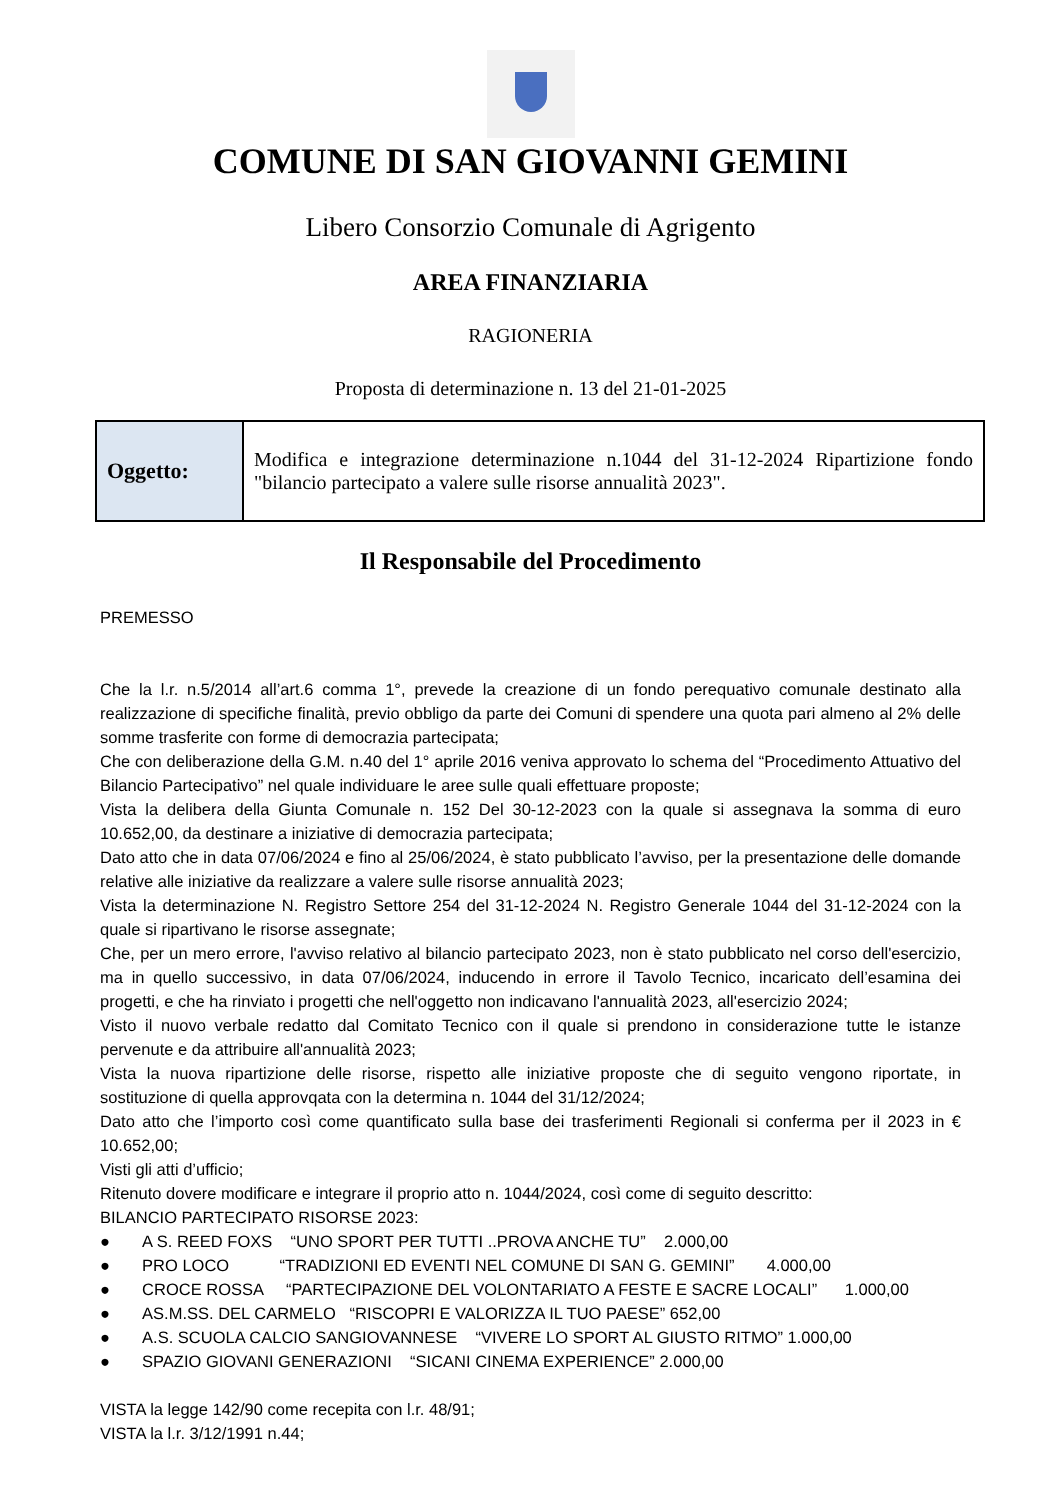COMUNE DI SAN GIOVANNI GEMINI
Libero Consorzio Comunale di Agrigento
AREA FINANZIARIA
RAGIONERIA
Proposta di determinazione n. 13 del 21-01-2025
| Oggetto: | Modifica e integrazione determinazione n.1044 del 31-12-2024 Ripartizione fondo "bilancio partecipato a valere sulle risorse annualità 2023". |
Il Responsabile del Procedimento
PREMESSO
Che la l.r. n.5/2014 all’art.6 comma 1°, prevede la creazione di un fondo perequativo comunale destinato alla realizzazione di specifiche finalità, previo obbligo da parte dei Comuni di spendere una quota pari almeno al 2% delle somme trasferite con forme di democrazia partecipata;
Che con deliberazione della G.M. n.40 del 1° aprile 2016 veniva approvato lo schema del “Procedimento Attuativo del Bilancio Partecipativo” nel quale individuare le aree sulle quali effettuare proposte;
Vista la delibera della Giunta Comunale n. 152 Del 30-12-2023 con la quale si assegnava la somma di euro 10.652,00, da destinare a iniziative di democrazia partecipata;
Dato atto che in data 07/06/2024 e fino al 25/06/2024, è stato pubblicato l’avviso, per la presentazione delle domande relative alle iniziative da realizzare a valere sulle risorse annualità 2023;
Vista la determinazione N. Registro Settore 254 del 31-12-2024 N. Registro Generale 1044 del 31-12-2024 con la quale si ripartivano le risorse assegnate;
Che, per un mero errore, l'avviso relativo al bilancio partecipato 2023, non è stato pubblicato nel corso dell'esercizio, ma in quello successivo, in data 07/06/2024, inducendo in errore il Tavolo Tecnico, incaricato dell’esamina dei progetti, e che ha rinviato i progetti che nell'oggetto non indicavano l'annualità 2023, all'esercizio 2024;
Visto il nuovo verbale redatto dal Comitato Tecnico con il quale si prendono in considerazione tutte le istanze pervenute e da attribuire all'annualità 2023;
Vista la nuova ripartizione delle risorse, rispetto alle iniziative proposte che di seguito vengono riportate, in sostituzione di quella approvqata con la determina n. 1044 del 31/12/2024;
Dato atto che l’importo così come quantificato sulla base dei trasferimenti Regionali si conferma per il 2023 in € 10.652,00;
Visti gli atti d’ufficio;
Ritenuto dovere modificare e integrare il proprio atto n. 1044/2024, così come di seguito descritto:
BILANCIO PARTECIPATO RISORSE 2023:
● A S. REED FOXS “UNO SPORT PER TUTTI ..PROVA ANCHE TU” 2.000,00
● PRO LOCO “TRADIZIONI ED EVENTI NEL COMUNE DI SAN G. GEMINI” 4.000,00
● CROCE ROSSA “PARTECIPAZIONE DEL VOLONTARIATO A FESTE E SACRE LOCALI” 1.000,00
● AS.M.SS. DEL CARMELO “RISCOPRI E VALORIZZA IL TUO PAESE” 652,00
● A.S. SCUOLA CALCIO SANGIOVANNESE “VIVERE LO SPORT AL GIUSTO RITMO” 1.000,00
● SPAZIO GIOVANI GENERAZIONI “SICANI CINEMA EXPERIENCE” 2.000,00
VISTA la legge 142/90 come recepita con l.r. 48/91;
VISTA la l.r. 3/12/1991 n.44;